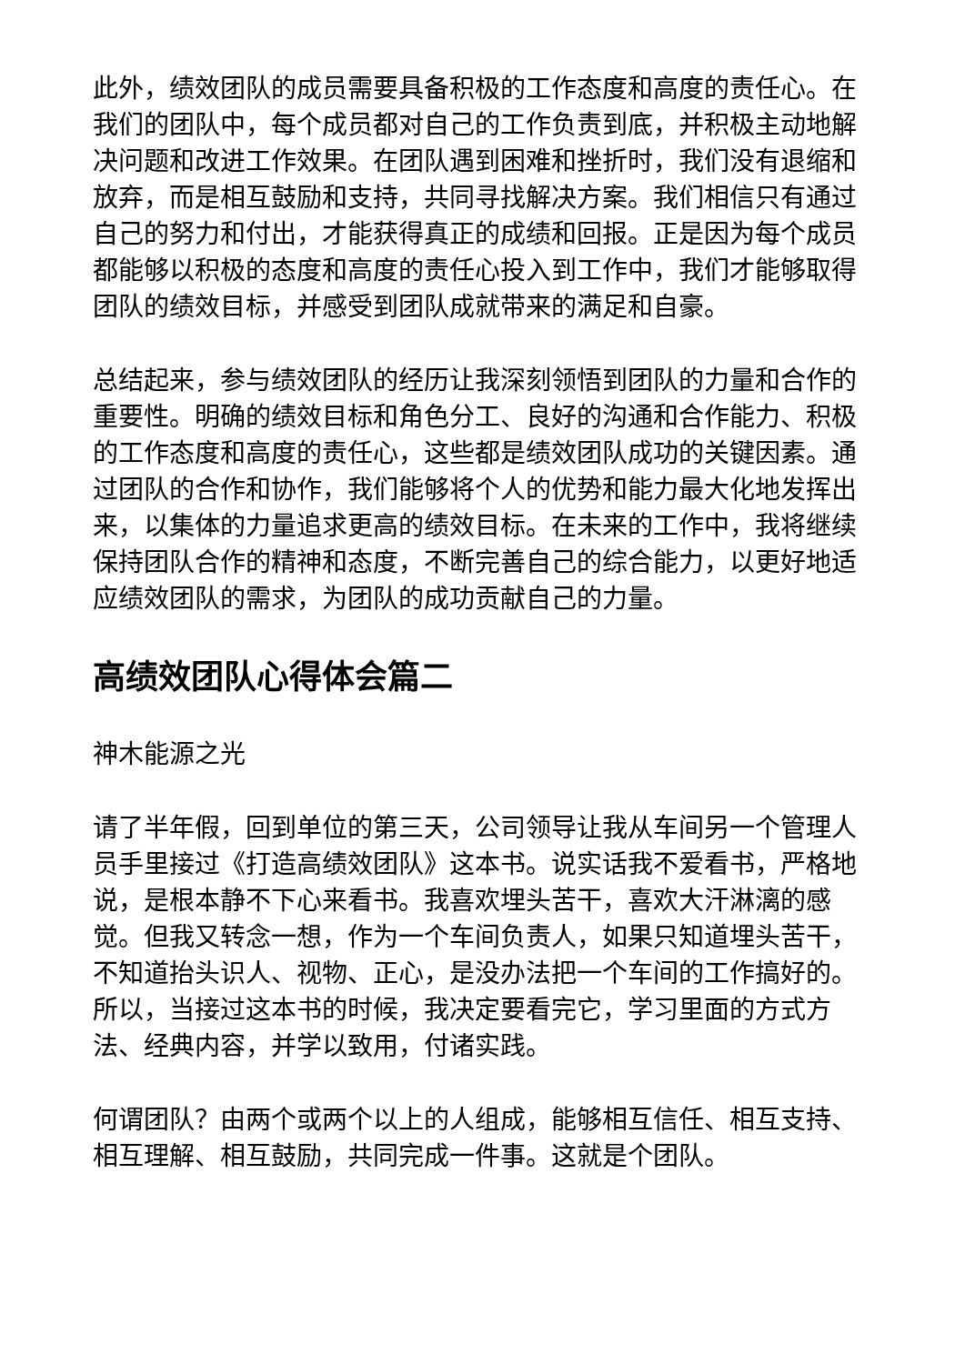此外，绩效团队的成员需要具备积极的工作态度和高度的责任心。在我们的团队中，每个成员都对自己的工作负责到底，并积极主动地解决问题和改进工作效果。在团队遇到困难和挫折时，我们没有退缩和放弃，而是相互鼓励和支持，共同寻找解决方案。我们相信只有通过自己的努力和付出，才能获得真正的成绩和回报。正是因为每个成员都能够以积极的态度和高度的责任心投入到工作中，我们才能够取得团队的绩效目标，并感受到团队成就带来的满足和自豪。
总结起来，参与绩效团队的经历让我深刻领悟到团队的力量和合作的重要性。明确的绩效目标和角色分工、良好的沟通和合作能力、积极的工作态度和高度的责任心，这些都是绩效团队成功的关键因素。通过团队的合作和协作，我们能够将个人的优势和能力最大化地发挥出来，以集体的力量追求更高的绩效目标。在未来的工作中，我将继续保持团队合作的精神和态度，不断完善自己的综合能力，以更好地适应绩效团队的需求，为团队的成功贡献自己的力量。
高绩效团队心得体会篇二
神木能源之光
请了半年假，回到单位的第三天，公司领导让我从车间另一个管理人员手里接过《打造高绩效团队》这本书。说实话我不爱看书，严格地说，是根本静不下心来看书。我喜欢埋头苦干，喜欢大汗淋漓的感觉。但我又转念一想，作为一个车间负责人，如果只知道埋头苦干，不知道抬头识人、视物、正心，是没办法把一个车间的工作搞好的。所以，当接过这本书的时候，我决定要看完它，学习里面的方式方法、经典内容，并学以致用，付诸实践。
何谓团队？由两个或两个以上的人组成，能够相互信任、相互支持、相互理解、相互鼓励，共同完成一件事。这就是个团队。